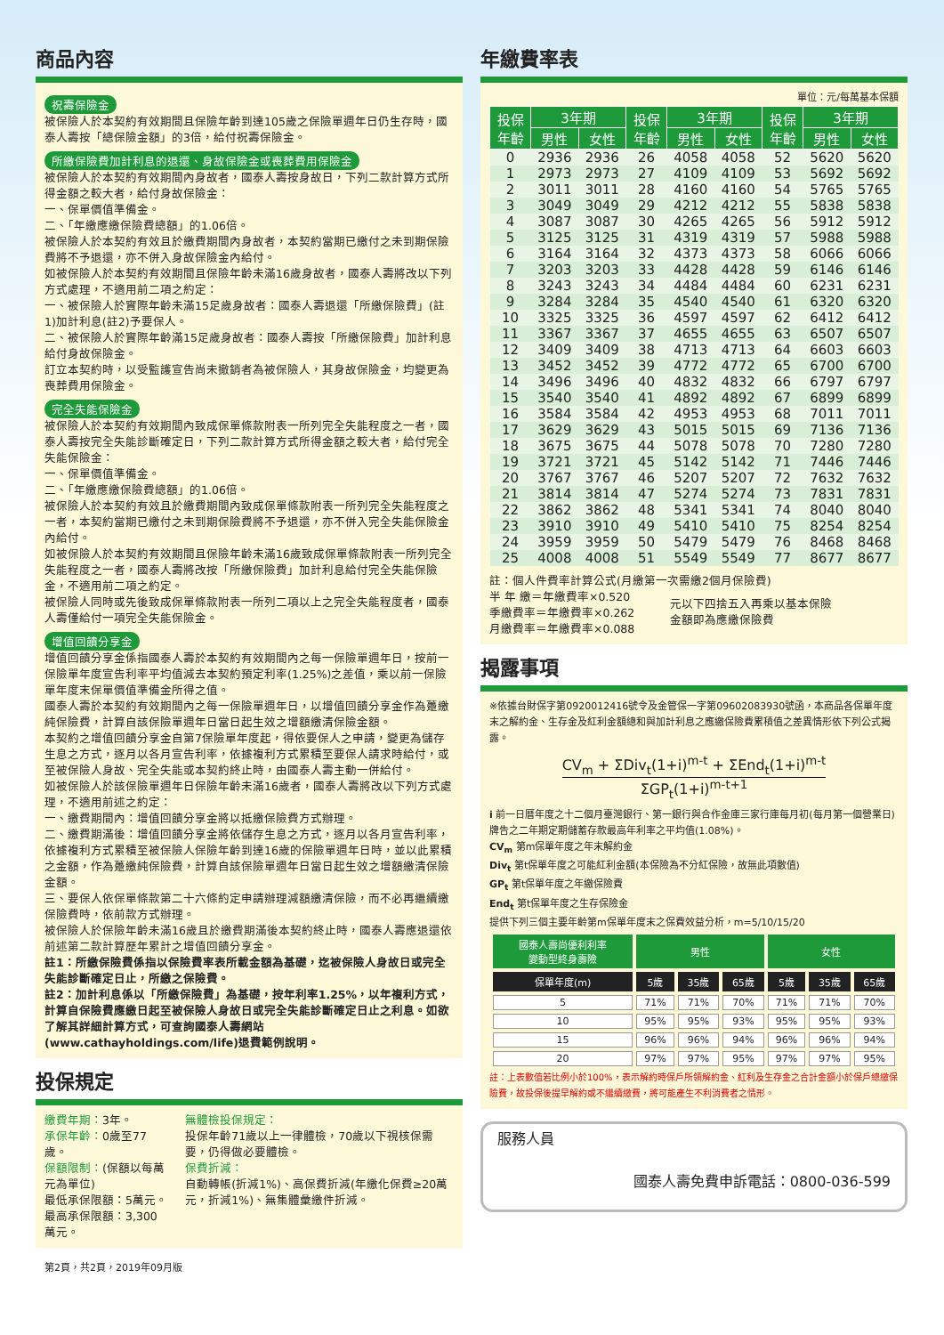商品內容
祝壽保險金
被保險人於本契約有效期間且保險年齡到達105歲之保險單週年日仍生存時，國泰人壽按「總保險金額」的3倍，給付祝壽保險金。
所繳保險費加計利息的退還、身故保險金或喪葬費用保險金
被保險人於本契約有效期間內身故者，國泰人壽按身故日，下列二款計算方式所得金額之較大者，給付身故保險金：
一、保單價值準備金。
二、「年繳應繳保險費總額」的1.06倍。
被保險人於本契約有效且於繳費期間內身故者，本契約當期已繳付之未到期保險費將不予退還，亦不併入身故保險金內給付。
如被保險人於本契約有效期間且保險年齡未滿16歲身故者，國泰人壽將改以下列方式處理，不適用前二項之約定：
一、被保險人於實際年齡未滿15足歲身故者：國泰人壽退還「所繳保險費」(註1)加計利息(註2)予要保人。
二、被保險人於實際年齡滿15足歲身故者：國泰人壽按「所繳保險費」加計利息給付身故保險金。
訂立本契約時，以受監護宣告尚未撤銷者為被保險人，其身故保險金，均變更為喪葬費用保險金。
完全失能保險金
被保險人於本契約有效期間內致成保單條款附表一所列完全失能程度之一者，國泰人壽按完全失能診斷確定日，下列二款計算方式所得金額之較大者，給付完全失能保險金：
一、保單價值準備金。
二、「年繳應繳保險費總額」的1.06倍。
被保險人於本契約有效且於繳費期間內致成保單條款附表一所列完全失能程度之一者，本契約當期已繳付之未到期保險費將不予退還，亦不併入完全失能保險金內給付。
如被保險人於本契約有效期間且保險年齡未滿16歲致成保單條款附表一所列完全失能程度之一者，國泰人壽將改按「所繳保險費」加計利息給付完全失能保險金，不適用前二項之約定。
被保險人同時或先後致成保單條款附表一所列二項以上之完全失能程度者，國泰人壽僅給付一項完全失能保險金。
增值回饋分享金
增值回饋分享金係指國泰人壽於本契約有效期間內之每一保險單週年日，按前一保險單年度宣告利率平均值減去本契約預定利率(1.25%)之差值，乘以前一保險單年度末保單價值準備金所得之值。
國泰人壽於本契約有效期間內之每一保險單週年日，以增值回饋分享金作為躉繳純保險費，計算自該保險單週年日當日起生效之增額繳清保險金額。
本契約之增值回饋分享金自第7保險單年度起，得依要保人之申請，變更為儲存生息之方式，逐月以各月宣告利率，依據複利方式累積至要保人請求時給付，或至被保險人身故、完全失能或本契約終止時，由國泰人壽主動一併給付。
如被保險人於該保險單週年日保險年齡未滿16歲者，國泰人壽將改以下列方式處理，不適用前述之約定：
一、繳費期間內：增值回饋分享金將以抵繳保險費方式辦理。
二、繳費期滿後：增值回饋分享金將依儲存生息之方式，逐月以各月宣告利率，依據複利方式累積至被保險人保險年齡到達16歲的保險單週年日時，並以此累積之金額，作為躉繳純保險費，計算自該保險單週年日當日起生效之增額繳清保險金額。
三、要保人依保單條款第二十六條約定申請辦理減額繳清保險，而不必再繼續繳保險費時，依前款方式辦理。
被保險人於保險年齡未滿16歲且於繳費期滿後本契約終止時，國泰人壽應退還依前述第二款計算歷年累計之增值回饋分享金。
註1：所繳保險費係指以保險費率表所載金額為基礎，迄被保險人身故日或完全失能診斷確定日止，所繳之保險費。
註2：加計利息係以「所繳保險費」為基礎，按年利率1.25%，以年複利方式，計算自保險費應繳日起至被保險人身故日或完全失能診斷確定日止之利息。如欲了解其詳細計算方式，可查詢國泰人壽網站(www.cathayholdings.com/life)退費範例說明。
投保規定
繳費年期：3年。
承保年齡：0歲至77歲。
保額限制：(保額以每萬元為單位)
最低承保限額：5萬元。
最高承保限額：3,300萬元。
無體檢投保規定：
投保年齡71歲以上一律體檢，70歲以下視核保需要，仍得做必要體檢。
保費折減：
自動轉帳(折減1%)、高保費折減(年繳化保費≥20萬元，折減1%)、無集體彙繳件折減。
第2頁，共2頁，2019年09月版
年繳費率表
單位：元/每萬基本保額
| 投保 年齡 | 3年期 | | 投保 年齡 | 3年期 | | 投保 年齡 | 3年期 | |
| --- | --- | --- | --- | --- | --- | --- | --- | --- |
| | 男性 | 女性 | | 男性 | 女性 | | 男性 | 女性 |
| 0 | 2936 | 2936 | 26 | 4058 | 4058 | 52 | 5620 | 5620 |
| 1 | 2973 | 2973 | 27 | 4109 | 4109 | 53 | 5692 | 5692 |
| 2 | 3011 | 3011 | 28 | 4160 | 4160 | 54 | 5765 | 5765 |
| 3 | 3049 | 3049 | 29 | 4212 | 4212 | 55 | 5838 | 5838 |
| 4 | 3087 | 3087 | 30 | 4265 | 4265 | 56 | 5912 | 5912 |
| 5 | 3125 | 3125 | 31 | 4319 | 4319 | 57 | 5988 | 5988 |
| 6 | 3164 | 3164 | 32 | 4373 | 4373 | 58 | 6066 | 6066 |
| 7 | 3203 | 3203 | 33 | 4428 | 4428 | 59 | 6146 | 6146 |
| 8 | 3243 | 3243 | 34 | 4484 | 4484 | 60 | 6231 | 6231 |
| 9 | 3284 | 3284 | 35 | 4540 | 4540 | 61 | 6320 | 6320 |
| 10 | 3325 | 3325 | 36 | 4597 | 4597 | 62 | 6412 | 6412 |
| 11 | 3367 | 3367 | 37 | 4655 | 4655 | 63 | 6507 | 6507 |
| 12 | 3409 | 3409 | 38 | 4713 | 4713 | 64 | 6603 | 6603 |
| 13 | 3452 | 3452 | 39 | 4772 | 4772 | 65 | 6700 | 6700 |
| 14 | 3496 | 3496 | 40 | 4832 | 4832 | 66 | 6797 | 6797 |
| 15 | 3540 | 3540 | 41 | 4892 | 4892 | 67 | 6899 | 6899 |
| 16 | 3584 | 3584 | 42 | 4953 | 4953 | 68 | 7011 | 7011 |
| 17 | 3629 | 3629 | 43 | 5015 | 5015 | 69 | 7136 | 7136 |
| 18 | 3675 | 3675 | 44 | 5078 | 5078 | 70 | 7280 | 7280 |
| 19 | 3721 | 3721 | 45 | 5142 | 5142 | 71 | 7446 | 7446 |
| 20 | 3767 | 3767 | 46 | 5207 | 5207 | 72 | 7632 | 7632 |
| 21 | 3814 | 3814 | 47 | 5274 | 5274 | 73 | 7831 | 7831 |
| 22 | 3862 | 3862 | 48 | 5341 | 5341 | 74 | 8040 | 8040 |
| 23 | 3910 | 3910 | 49 | 5410 | 5410 | 75 | 8254 | 8254 |
| 24 | 3959 | 3959 | 50 | 5479 | 5479 | 76 | 8468 | 8468 |
| 25 | 4008 | 4008 | 51 | 5549 | 5549 | 77 | 8677 | 8677 |
註：個人件費率計算公式(月繳第一次需繳2個月保險費)
半 年 繳＝年繳費率×0.520
季繳費率＝年繳費率×0.262
月繳費率＝年繳費率×0.088
元以下四捨五入再乘以基本保險
金額即為應繳保險費
揭露事項
※依據台財保字第0920012416號令及金管保一字第09602083930號函，本商品各保單年度末之解約金、生存金及紅利金額總和與加計利息之應繳保險費累積值之差異情形依下列公式揭露。
CV<sub>m</sub> + ΣDiv<sub>t</sub>(1+i)<sup>m-t</sup> + ΣEnd<sub>t</sub>(1+i)<sup>m-t</sup>
ΣGP<sub>t</sub>(1+i)<sup>m-t+1</sup>
i 前一日曆年度之十二個月臺灣銀行、第一銀行與合作金庫三家行庫每月初(每月第一個營業日)牌告之二年期定期儲蓄存款最高年利率之平均值(1.08%)。
CV<sub>m</sub> 第m保單年度之年末解約金
Div<sub>t</sub> 第t保單年度之可能紅利金額(本保險為不分紅保險，故無此項數值)
GP<sub>t</sub> 第t保單年度之年繳保險費
End<sub>t</sub> 第t保單年度之生存保險金
提供下列三個主要年齡第m保單年度末之保費效益分析，m=5/10/15/20
| 國泰人壽尚優利利率 變動型終身壽險 | 男性 | | | 女性 | | |
| --- | --- | --- | --- | --- | --- | --- |
| 保單年度(m) | 5歲 | 35歲 | 65歲 | 5歲 | 35歲 | 65歲 |
| 5 | 71% | 71% | 70% | 71% | 71% | 70% |
| 10 | 95% | 95% | 93% | 95% | 95% | 93% |
| 15 | 96% | 96% | 94% | 96% | 96% | 94% |
| 20 | 97% | 97% | 95% | 97% | 97% | 95% |
註：上表數值若比例小於100%，表示解約時保戶所領解約金、紅利及生存金之合計金額小於保戶總繳保險費，故投保後提早解約或不繼續繳費，將可能產生不利消費者之情形。
服務人員
國泰人壽免費申訴電話：0800-036-599